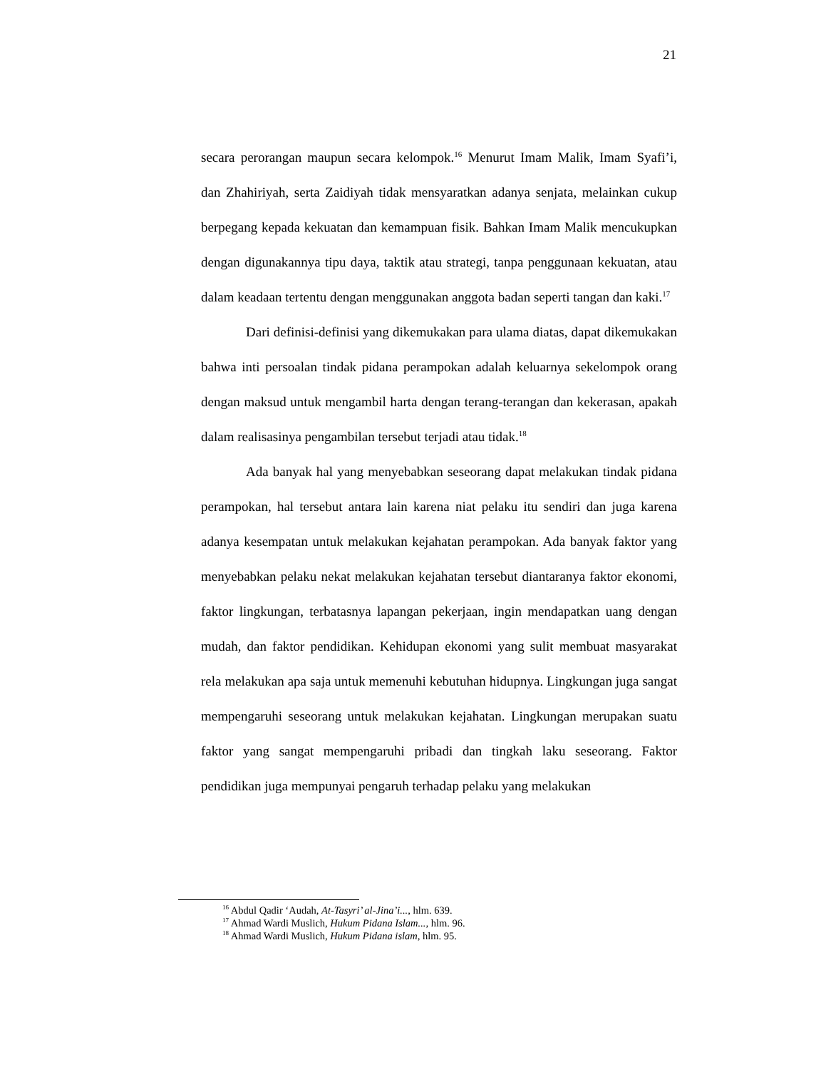21
secara perorangan maupun secara kelompok.<sup>16</sup> Menurut Imam Malik, Imam Syafi’i, dan Zhahiriyah, serta Zaidiyah tidak mensyaratkan adanya senjata, melainkan cukup berpegang kepada kekuatan dan kemampuan fisik. Bahkan Imam Malik mencukupkan dengan digunakannya tipu daya, taktik atau strategi, tanpa penggunaan kekuatan, atau dalam keadaan tertentu dengan menggunakan anggota badan seperti tangan dan kaki.<sup>17</sup>
Dari definisi-definisi yang dikemukakan para ulama diatas, dapat dikemukakan bahwa inti persoalan tindak pidana perampokan adalah keluarnya sekelompok orang dengan maksud untuk mengambil harta dengan terang-terangan dan kekerasan, apakah dalam realisasinya pengambilan tersebut terjadi atau tidak.<sup>18</sup>
Ada banyak hal yang menyebabkan seseorang dapat melakukan tindak pidana perampokan, hal tersebut antara lain karena niat pelaku itu sendiri dan juga karena adanya kesempatan untuk melakukan kejahatan perampokan. Ada banyak faktor yang menyebabkan pelaku nekat melakukan kejahatan tersebut diantaranya faktor ekonomi, faktor lingkungan, terbatasnya lapangan pekerjaan, ingin mendapatkan uang dengan mudah, dan faktor pendidikan. Kehidupan ekonomi yang sulit membuat masyarakat rela melakukan apa saja untuk memenuhi kebutuhan hidupnya. Lingkungan juga sangat mempengaruhi seseorang untuk melakukan kejahatan. Lingkungan merupakan suatu faktor yang sangat mempengaruhi pribadi dan tingkah laku seseorang. Faktor pendidikan juga mempunyai pengaruh terhadap pelaku yang melakukan
<sup>16</sup> Abdul Qadir ‘Audah, At-Tasyri’ al-Jina’i..., hlm. 639.
<sup>17</sup> Ahmad Wardi Muslich, Hukum Pidana Islam..., hlm. 96.
<sup>18</sup> Ahmad Wardi Muslich, Hukum Pidana islam, hlm. 95.